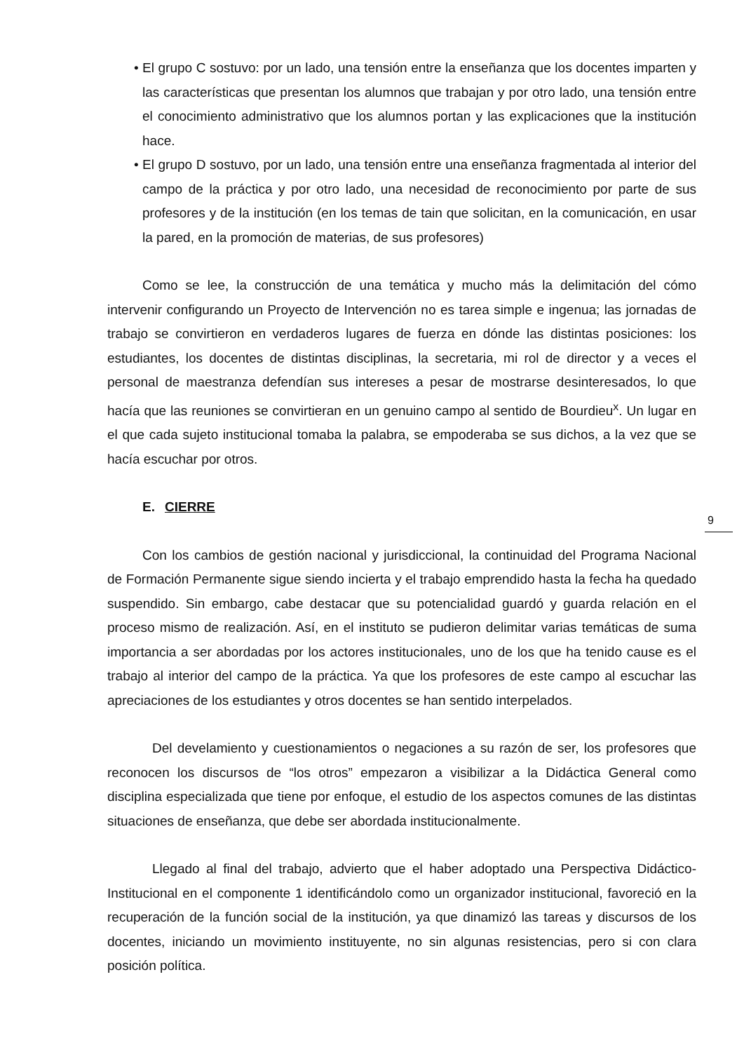• El grupo C sostuvo: por un lado, una tensión entre la enseñanza que los docentes imparten y las características que presentan los alumnos que trabajan y por otro lado, una tensión entre el conocimiento administrativo que los alumnos portan y las explicaciones que la institución hace.
• El grupo D sostuvo, por un lado, una tensión entre una enseñanza fragmentada al interior del campo de la práctica y por otro lado, una necesidad de reconocimiento por parte de sus profesores y de la institución (en los temas de tain que solicitan, en la comunicación, en usar la pared, en la promoción de materias, de sus profesores)
Como se lee, la construcción de una temática y mucho más la delimitación del cómo intervenir configurando un Proyecto de Intervención no es tarea simple e ingenua; las jornadas de trabajo se convirtieron en verdaderos lugares de fuerza en dónde las distintas posiciones: los estudiantes, los docentes de distintas disciplinas, la secretaria, mi rol de director y a veces el personal de maestranza defendían sus intereses a pesar de mostrarse desinteresados, lo que hacía que las reuniones se convirtieran en un genuino campo al sentido de Bourdieu<sup>x</sup>. Un lugar en el que cada sujeto institucional tomaba la palabra, se empoderaba se sus dichos, a la vez que se hacía escuchar por otros.
E. CIERRE
Con los cambios de gestión nacional y jurisdiccional, la continuidad del Programa Nacional de Formación Permanente sigue siendo incierta y el trabajo emprendido hasta la fecha ha quedado suspendido. Sin embargo, cabe destacar que su potencialidad guardó y guarda relación en el proceso mismo de realización. Así, en el instituto se pudieron delimitar varias temáticas de suma importancia a ser abordadas por los actores institucionales, uno de los que ha tenido cause es el trabajo al interior del campo de la práctica. Ya que los profesores de este campo al escuchar las apreciaciones de los estudiantes y otros docentes se han sentido interpelados.
Del develamiento y cuestionamientos o negaciones a su razón de ser, los profesores que reconocen los discursos de “los otros” empezaron a visibilizar a la Didáctica General como disciplina especializada que tiene por enfoque, el estudio de los aspectos comunes de las distintas situaciones de enseñanza, que debe ser abordada institucionalmente.
Llegado al final del trabajo, advierto que el haber adoptado una Perspectiva Didáctico-Institucional en el componente 1 identificándolo como un organizador institucional, favoreció en la recuperación de la función social de la institución, ya que dinamizó las tareas y discursos de los docentes, iniciando un movimiento instituyente, no sin algunas resistencias, pero si con clara posición política.
9